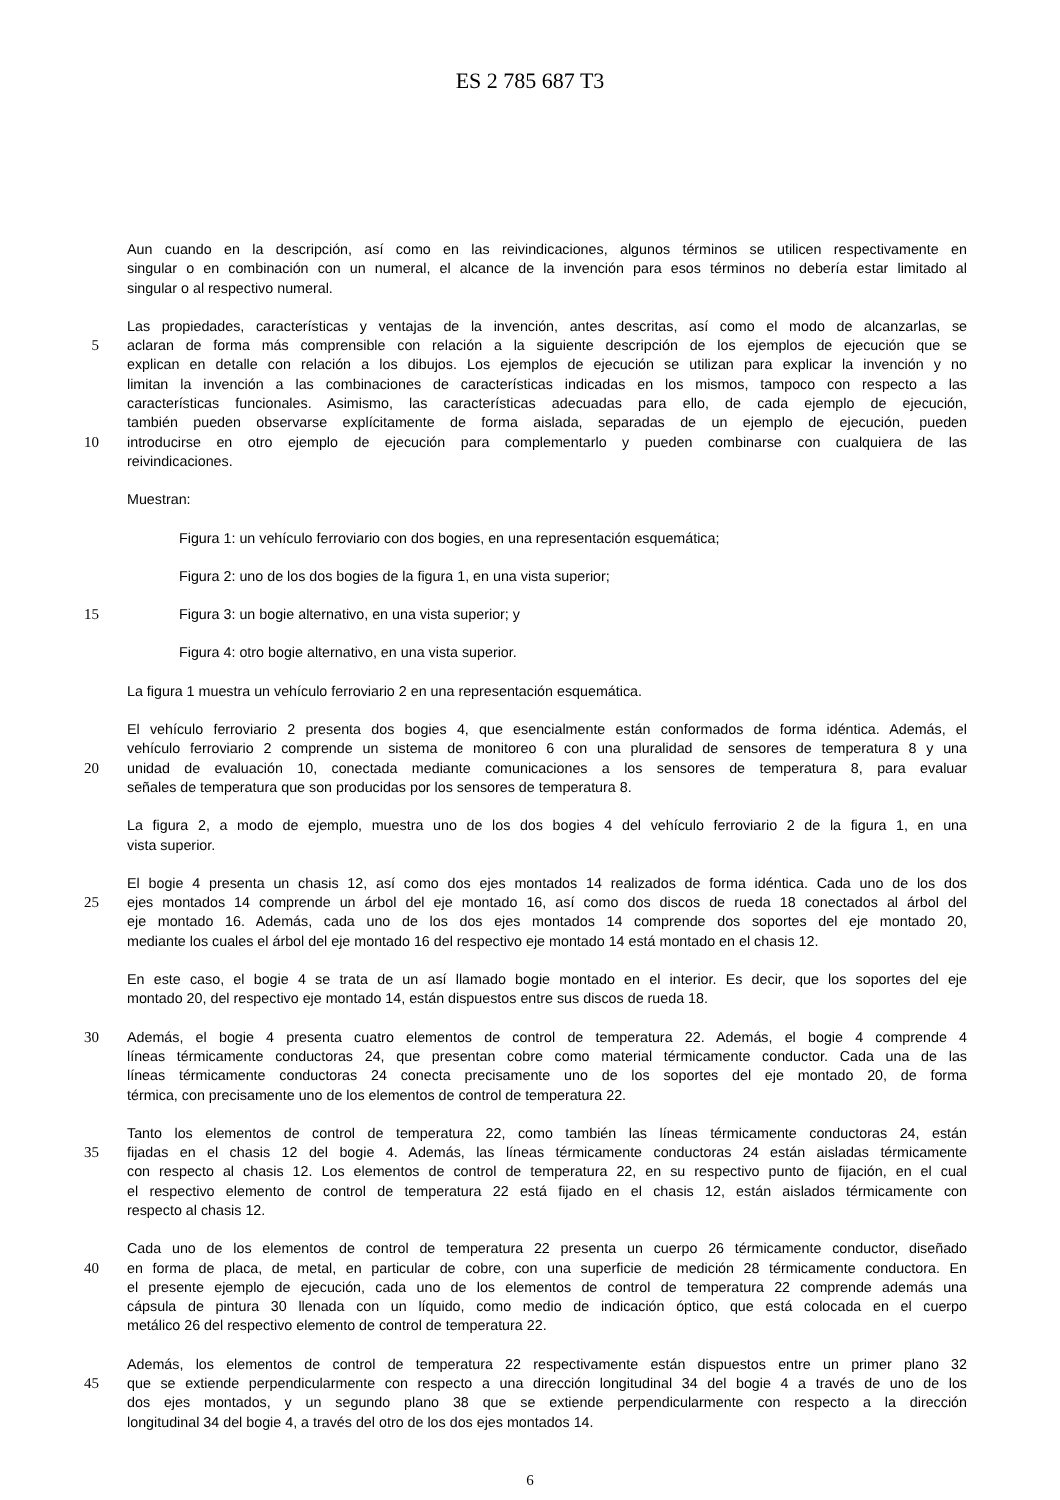ES 2 785 687 T3
Aun cuando en la descripción, así como en las reivindicaciones, algunos términos se utilicen respectivamente en
singular o en combinación con un numeral, el alcance de la invención para esos términos no debería estar limitado al
singular o al respectivo numeral.
Las propiedades, características y ventajas de la invención, antes descritas, así como el modo de alcanzarlas, se
5 aclaran de forma más comprensible con relación a la siguiente descripción de los ejemplos de ejecución que se
explican en detalle con relación a los dibujos. Los ejemplos de ejecución se utilizan para explicar la invención y no
limitan la invención a las combinaciones de características indicadas en los mismos, tampoco con respecto a las
características funcionales. Asimismo, las características adecuadas para ello, de cada ejemplo de ejecución,
también pueden observarse explícitamente de forma aislada, separadas de un ejemplo de ejecución, pueden
10 introducirse en otro ejemplo de ejecución para complementarlo y pueden combinarse con cualquiera de las
reivindicaciones.
Muestran:
Figura 1: un vehículo ferroviario con dos bogies, en una representación esquemática;
Figura 2: uno de los dos bogies de la figura 1, en una vista superior;
15 Figura 3: un bogie alternativo, en una vista superior; y
Figura 4: otro bogie alternativo, en una vista superior.
La figura 1 muestra un vehículo ferroviario 2 en una representación esquemática.
El vehículo ferroviario 2 presenta dos bogies 4, que esencialmente están conformados de forma idéntica. Además, el
vehículo ferroviario 2 comprende un sistema de monitoreo 6 con una pluralidad de sensores de temperatura 8 y una
20 unidad de evaluación 10, conectada mediante comunicaciones a los sensores de temperatura 8, para evaluar
señales de temperatura que son producidas por los sensores de temperatura 8.
La figura 2, a modo de ejemplo, muestra uno de los dos bogies 4 del vehículo ferroviario 2 de la figura 1, en una
vista superior.
El bogie 4 presenta un chasis 12, así como dos ejes montados 14 realizados de forma idéntica. Cada uno de los dos
25 ejes montados 14 comprende un árbol del eje montado 16, así como dos discos de rueda 18 conectados al árbol del
eje montado 16. Además, cada uno de los dos ejes montados 14 comprende dos soportes del eje montado 20,
mediante los cuales el árbol del eje montado 16 del respectivo eje montado 14 está montado en el chasis 12.
En este caso, el bogie 4 se trata de un así llamado bogie montado en el interior. Es decir, que los soportes del eje
montado 20, del respectivo eje montado 14, están dispuestos entre sus discos de rueda 18.
30 Además, el bogie 4 presenta cuatro elementos de control de temperatura 22. Además, el bogie 4 comprende 4
líneas térmicamente conductoras 24, que presentan cobre como material térmicamente conductor. Cada una de las
líneas térmicamente conductoras 24 conecta precisamente uno de los soportes del eje montado 20, de forma
térmica, con precisamente uno de los elementos de control de temperatura 22.
Tanto los elementos de control de temperatura 22, como también las líneas térmicamente conductoras 24, están
35 fijadas en el chasis 12 del bogie 4. Además, las líneas térmicamente conductoras 24 están aisladas térmicamente
con respecto al chasis 12. Los elementos de control de temperatura 22, en su respectivo punto de fijación, en el cual
el respectivo elemento de control de temperatura 22 está fijado en el chasis 12, están aislados térmicamente con
respecto al chasis 12.
Cada uno de los elementos de control de temperatura 22 presenta un cuerpo 26 térmicamente conductor, diseñado
40 en forma de placa, de metal, en particular de cobre, con una superficie de medición 28 térmicamente conductora. En
el presente ejemplo de ejecución, cada uno de los elementos de control de temperatura 22 comprende además una
cápsula de pintura 30 llenada con un líquido, como medio de indicación óptico, que está colocada en el cuerpo
metálico 26 del respectivo elemento de control de temperatura 22.
Además, los elementos de control de temperatura 22 respectivamente están dispuestos entre un primer plano 32
45 que se extiende perpendicularmente con respecto a una dirección longitudinal 34 del bogie 4 a través de uno de los
dos ejes montados, y un segundo plano 38 que se extiende perpendicularmente con respecto a la dirección
longitudinal 34 del bogie 4, a través del otro de los dos ejes montados 14.
6